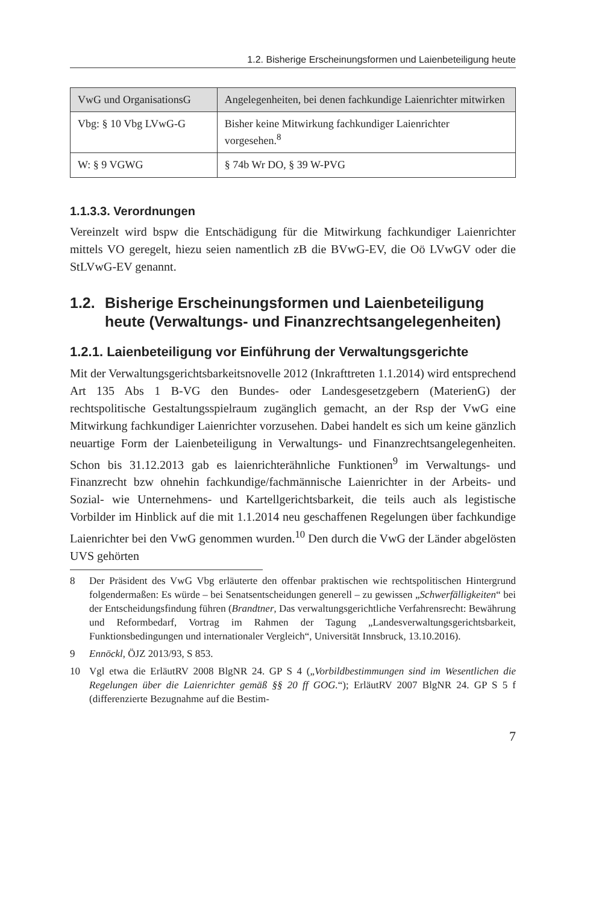1.2. Bisherige Erscheinungsformen und Laienbeteiligung heute
| VwG und OrganisationsG | Angelegenheiten, bei denen fachkundige Laienrichter mitwirken |
| --- | --- |
| Vbg: § 10 Vbg LVwG-G | Bisher keine Mitwirkung fachkundiger Laienrichter vorgesehen.<sup>8</sup> |
| W: § 9 VGWG | § 74b Wr DO, § 39 W-PVG |
1.1.3.3. Verordnungen
Vereinzelt wird bspw die Entschädigung für die Mitwirkung fachkundiger Laienrichter mittels VO geregelt, hiezu seien namentlich zB die BVwG-EV, die Oö LVwGV oder die StLVwG-EV genannt.
1.2.
Bisherige Erscheinungsformen und Laienbeteiligung heute (Verwaltungs- und Finanzrechtsangelegenheiten)
1.2.1. Laienbeteiligung vor Einführung der Verwaltungsgerichte
Mit der Verwaltungsgerichtsbarkeitsnovelle 2012 (Inkrafttreten 1.1.2014) wird entsprechend Art 135 Abs 1 B-VG den Bundes- oder Landesgesetzgebern (MaterienG) der rechtspolitische Gestaltungsspielraum zugänglich gemacht, an der Rsp der VwG eine Mitwirkung fachkundiger Laienrichter vorzusehen. Dabei handelt es sich um keine gänzlich neuartige Form der Laienbeteiligung in Verwaltungs- und Finanzrechtsangelegenheiten. Schon bis 31.12.2013 gab es laienrichterähnliche Funktionen<sup>9</sup> im Verwaltungs- und Finanzrecht bzw ohnehin fachkundige/fachmännische Laienrichter in der Arbeits- und Sozial- wie Unternehmens- und Kartellgerichtsbarkeit, die teils auch als legistische Vorbilder im Hinblick auf die mit 1.1.2014 neu geschaffenen Regelungen über fachkundige Laienrichter bei den VwG genommen wurden.<sup>10</sup> Den durch die VwG der Länder abgelösten UVS gehörten
8 Der Präsident des VwG Vbg erläuterte den offenbar praktischen wie rechtspolitischen Hintergrund folgendermaßen: Es würde – bei Senatsentscheidungen generell – zu gewissen „Schwerfälligkeiten“ bei der Entscheidungsfindung führen (Brandtner, Das verwaltungsgerichtliche Verfahrensrecht: Bewährung und Reformbedarf, Vortrag im Rahmen der Tagung „Landesverwaltungsgerichtsbarkeit, Funktionsbedingungen und internationaler Vergleich“, Universität Innsbruck, 13.10.2016).
9 Ennöckl, ÖJZ 2013/93, S 853.
10 Vgl etwa die ErläutRV 2008 BlgNR 24. GP S 4 („Vorbildbestimmungen sind im Wesentlichen die Regelungen über die Laienrichter gemäß §§ 20 ff GOG.“); ErläutRV 2007 BlgNR 24. GP S 5 f (differenzierte Bezugnahme auf die Bestim-
7